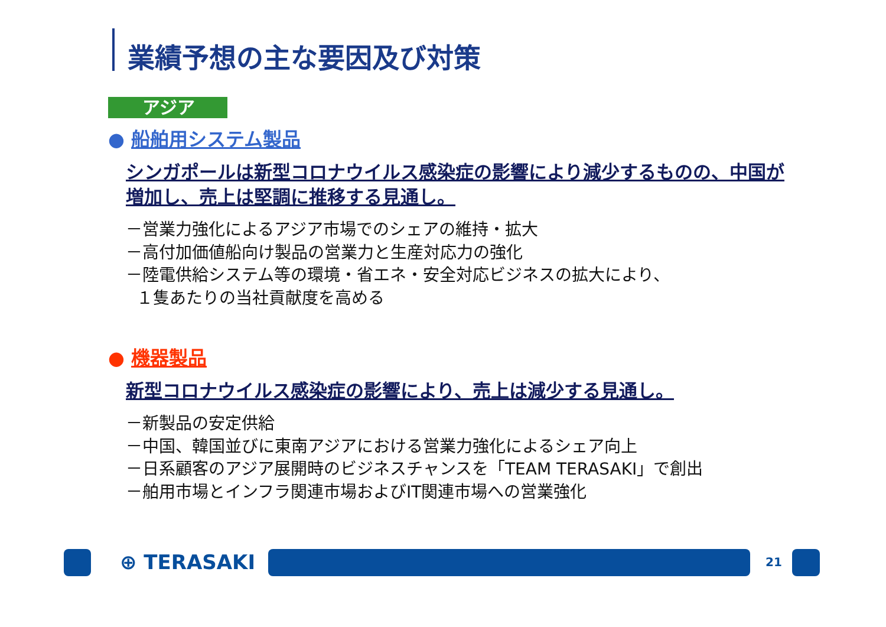業績予想の主な要因及び対策
アジア
● 船舶用システム製品
シンガポールは新型コロナウイルス感染症の影響により減少するものの、中国が
増加し、売上は堅調に推移する見通し。
－営業力強化によるアジア市場でのシェアの維持・拡大
－高付加価値船向け製品の営業力と生産対応力の強化
－陸電供給システム等の環境・省エネ・安全対応ビジネスの拡大により、
１隻あたりの当社貢献度を高める
● 機器製品
新型コロナウイルス感染症の影響により、売上は減少する見通し。
－新製品の安定供給
－中国、韓国並びに東南アジアにおける営業力強化によるシェア向上
－日系顧客のアジア展開時のビジネスチャンスを「TEAM TERASAKI」で創出
－舶用市場とインフラ関連市場およびIT関連市場への営業強化
⊕ TERASAKI 21